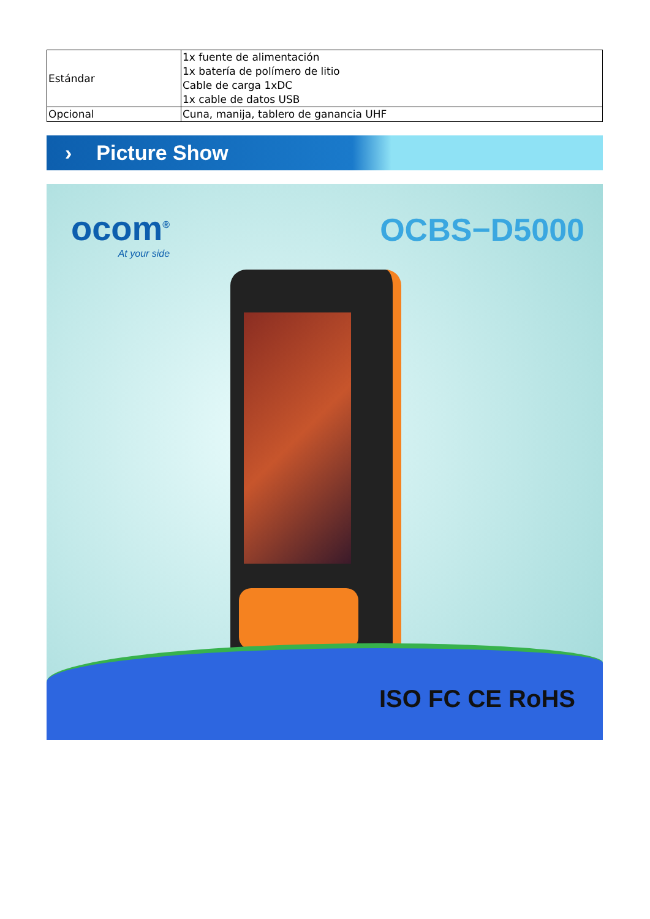| Estándar | 1x fuente de alimentación 1x batería de polímero de litio Cable de carga 1xDC 1x cable de datos USB |
| Opcional | Cuna, manija, tablero de ganancia UHF |
› Picture Show
ocom<sup>®</sup>
At your side
OCBS−D5000
ISO FC CE RoHS